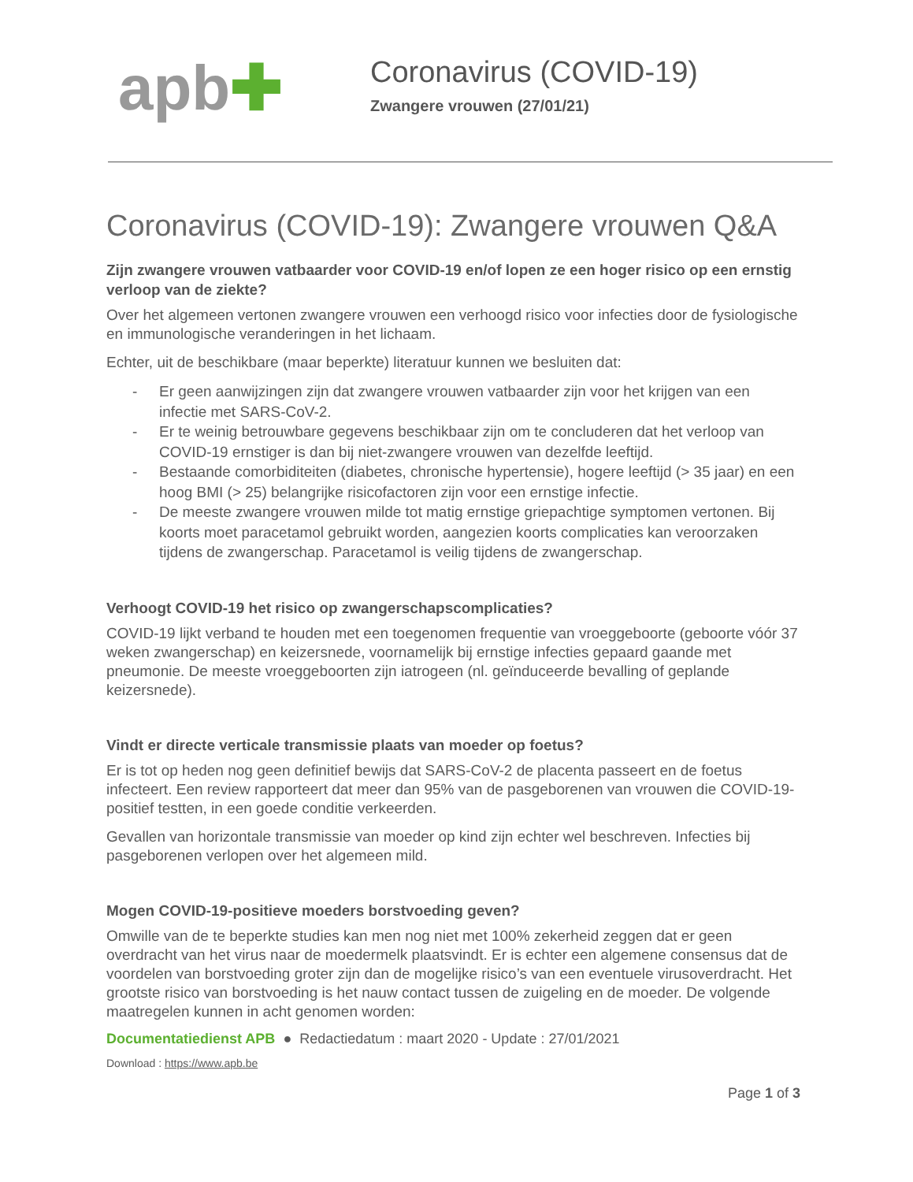apb✚
Coronavirus (COVID-19)
Zwangere vrouwen (27/01/21)
Coronavirus (COVID-19): Zwangere vrouwen Q&A
Zijn zwangere vrouwen vatbaarder voor COVID-19 en/of lopen ze een hoger risico op een ernstig verloop van de ziekte?
Over het algemeen vertonen zwangere vrouwen een verhoogd risico voor infecties door de fysiologische en immunologische veranderingen in het lichaam.
Echter, uit de beschikbare (maar beperkte) literatuur kunnen we besluiten dat:
- Er geen aanwijzingen zijn dat zwangere vrouwen vatbaarder zijn voor het krijgen van een infectie met SARS-CoV-2.
- Er te weinig betrouwbare gegevens beschikbaar zijn om te concluderen dat het verloop van COVID-19 ernstiger is dan bij niet-zwangere vrouwen van dezelfde leeftijd.
- Bestaande comorbiditeiten (diabetes, chronische hypertensie), hogere leeftijd (> 35 jaar) en een hoog BMI (> 25) belangrijke risicofactoren zijn voor een ernstige infectie.
- De meeste zwangere vrouwen milde tot matig ernstige griepachtige symptomen vertonen. Bij koorts moet paracetamol gebruikt worden, aangezien koorts complicaties kan veroorzaken tijdens de zwangerschap. Paracetamol is veilig tijdens de zwangerschap.
Verhoogt COVID-19 het risico op zwangerschapscomplicaties?
COVID-19 lijkt verband te houden met een toegenomen frequentie van vroeggeboorte (geboorte vóór 37 weken zwangerschap) en keizersnede, voornamelijk bij ernstige infecties gepaard gaande met pneumonie. De meeste vroeggeboorten zijn iatrogeen (nl. geïnduceerde bevalling of geplande keizersnede).
Vindt er directe verticale transmissie plaats van moeder op foetus?
Er is tot op heden nog geen definitief bewijs dat SARS-CoV-2 de placenta passeert en de foetus infecteert. Een review rapporteert dat meer dan 95% van de pasgeborenen van vrouwen die COVID-19-positief testten, in een goede conditie verkeerden.
Gevallen van horizontale transmissie van moeder op kind zijn echter wel beschreven. Infecties bij pasgeborenen verlopen over het algemeen mild.
Mogen COVID-19-positieve moeders borstvoeding geven?
Omwille van de te beperkte studies kan men nog niet met 100% zekerheid zeggen dat er geen overdracht van het virus naar de moedermelk plaatsvindt. Er is echter een algemene consensus dat de voordelen van borstvoeding groter zijn dan de mogelijke risico’s van een eventuele virusoverdracht. Het grootste risico van borstvoeding is het nauw contact tussen de zuigeling en de moeder. De volgende maatregelen kunnen in acht genomen worden:
Documentatiedienst APB ● Redactiedatum : maart 2020 - Update : 27/01/2021
Download : https://www.apb.be
Page 1 of 3